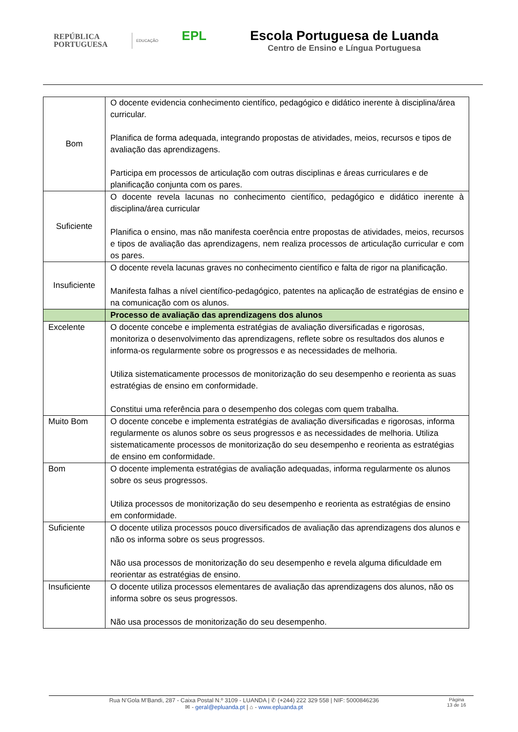REPÚBLICA
PORTUGUESA
EDUCAÇÃO
EPL
Escola Portuguesa de Luanda
Centro de Ensino e Língua Portuguesa
| Bom | O docente evidencia conhecimento científico, pedagógico e didático inerente à disciplina/área curricular. Planifica de forma adequada, integrando propostas de atividades, meios, recursos e tipos de avaliação das aprendizagens. Participa em processos de articulação com outras disciplinas e áreas curriculares e de planificação conjunta com os pares. |
| Suficiente | O docente revela lacunas no conhecimento científico, pedagógico e didático inerente à disciplina/área curricular Planifica o ensino, mas não manifesta coerência entre propostas de atividades, meios, recursos e tipos de avaliação das aprendizagens, nem realiza processos de articulação curricular e com os pares. |
| Insuficiente | O docente revela lacunas graves no conhecimento científico e falta de rigor na planificação. Manifesta falhas a nível científico-pedagógico, patentes na aplicação de estratégias de ensino e na comunicação com os alunos. |
| | Processo de avaliação das aprendizagens dos alunos |
| Excelente | O docente concebe e implementa estratégias de avaliação diversificadas e rigorosas, monitoriza o desenvolvimento das aprendizagens, reflete sobre os resultados dos alunos e informa-os regularmente sobre os progressos e as necessidades de melhoria. Utiliza sistematicamente processos de monitorização do seu desempenho e reorienta as suas estratégias de ensino em conformidade. Constitui uma referência para o desempenho dos colegas com quem trabalha. |
| Muito Bom | O docente concebe e implementa estratégias de avaliação diversificadas e rigorosas, informa regularmente os alunos sobre os seus progressos e as necessidades de melhoria. Utiliza sistematicamente processos de monitorização do seu desempenho e reorienta as estratégias de ensino em conformidade. |
| Bom | O docente implementa estratégias de avaliação adequadas, informa regularmente os alunos sobre os seus progressos. Utiliza processos de monitorização do seu desempenho e reorienta as estratégias de ensino em conformidade. |
| Suficiente | O docente utiliza processos pouco diversificados de avaliação das aprendizagens dos alunos e não os informa sobre os seus progressos. Não usa processos de monitorização do seu desempenho e revela alguma dificuldade em reorientar as estratégias de ensino. |
| Insuficiente | O docente utiliza processos elementares de avaliação das aprendizagens dos alunos, não os informa sobre os seus progressos. Não usa processos de monitorização do seu desempenho. |
Rua N’Gola M’Bandi, 287 - Caixa Postal N.º 3109 - LUANDA | ✆ (+244) 222 329 558 | NIF: 5000846236
✉ - geral@epluanda.pt | ⌂ - www.epluanda.pt
Página
13 de 16